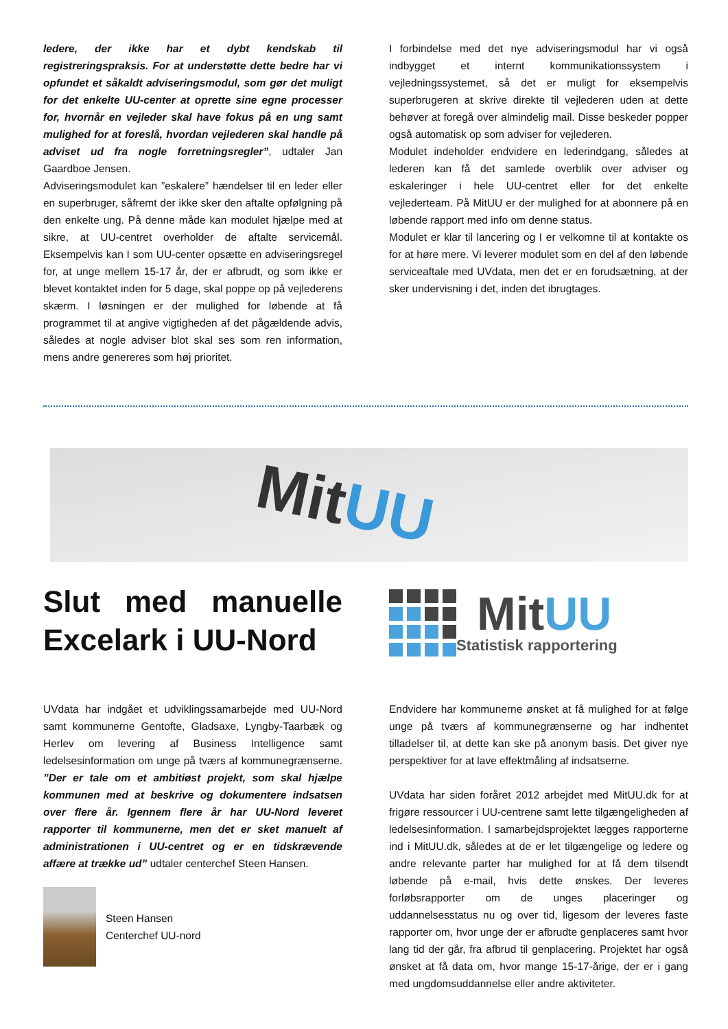ledere, der ikke har et dybt kendskab til registreringspraksis. For at understøtte dette bedre har vi opfundet et såkaldt adviseringsmodul, som gør det muligt for det enkelte UU-center at oprette sine egne processer for, hvornår en vejleder skal have fokus på en ung samt mulighed for at foreslå, hvordan vejlederen skal handle på adviset ud fra nogle forretningsregler”, udtaler Jan Gaardboe Jensen.
Adviseringsmodulet kan ”eskalere” hændelser til en leder eller en superbruger, såfremt der ikke sker den aftalte opfølgning på den enkelte ung. På denne måde kan modulet hjælpe med at sikre, at UU-centret overholder de aftalte servicemål. Eksempelvis kan I som UU-center opsætte en adviseringsregel for, at unge mellem 15-17 år, der er afbrudt, og som ikke er blevet kontaktet inden for 5 dage, skal poppe op på vejlederens skærm. I løsningen er der mulighed for løbende at få programmet til at angive vigtigheden af det pågældende advis, således at nogle adviser blot skal ses som ren information, mens andre genereres som høj prioritet.
I forbindelse med det nye adviseringsmodul har vi også indbygget et internt kommunikationssystem i vejledningssystemet, så det er muligt for eksempelvis superbrugeren at skrive direkte til vejlederen uden at dette behøver at foregå over almindelig mail. Disse beskeder popper også automatisk op som adviser for vejlederen.
Modulet indeholder endvidere en lederindgang, således at lederen kan få det samlede overblik over adviser og eskaleringer i hele UU-centret eller for det enkelte vejlederteam. På MitUU er der mulighed for at abonnere på en løbende rapport med info om denne status.
Modulet er klar til lancering og I er velkomne til at kontakte os for at høre mere. Vi leverer modulet som en del af den løbende serviceaftale med UVdata, men det er en forudsætning, at der sker undervisning i det, inden det ibrugtages.
MitUU
Slut med manuelle Excelark i UU-Nord
MitUU
Statistisk rapportering
UVdata har indgået et udviklingssamarbejde med UU-Nord samt kommunerne Gentofte, Gladsaxe, Lyngby-Taarbæk og Herlev om levering af Business Intelligence samt ledelsesinformation om unge på tværs af kommunegrænserne. ”Der er tale om et ambitiøst projekt, som skal hjælpe kommunen med at beskrive og dokumentere indsatsen over flere år. Igennem flere år har UU-Nord leveret rapporter til kommunerne, men det er sket manuelt af administrationen i UU-centret og er en tidskrævende affære at trække ud” udtaler centerchef Steen Hansen.
Steen Hansen
Centerchef UU-nord
Endvidere har kommunerne ønsket at få mulighed for at følge unge på tværs af kommunegrænserne og har indhentet tilladelser til, at dette kan ske på anonym basis. Det giver nye perspektiver for at lave effektmåling af indsatserne.
UVdata har siden foråret 2012 arbejdet med MitUU.dk for at frigøre ressourcer i UU-centrene samt lette tilgængeligheden af ledelsesinformation. I samarbejdsprojektet lægges rapporterne ind i MitUU.dk, således at de er let tilgængelige og ledere og andre relevante parter har mulighed for at få dem tilsendt løbende på e-mail, hvis dette ønskes. Der leveres forløbsrapporter om de unges placeringer og uddannelsesstatus nu og over tid, ligesom der leveres faste rapporter om, hvor unge der er afbrudte genplaceres samt hvor lang tid der går, fra afbrud til genplacering. Projektet har også ønsket at få data om, hvor mange 15-17-årige, der er i gang med ungdomsuddannelse eller andre aktiviteter.